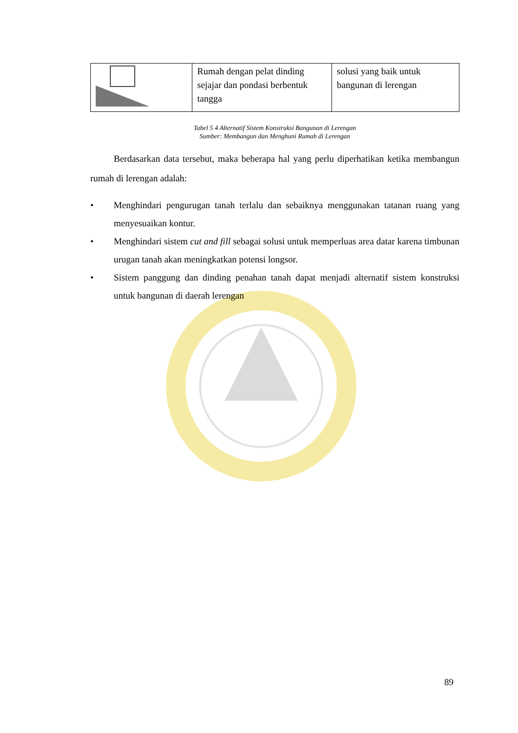| | Rumah dengan pelat dinding sejajar dan pondasi berbentuk tangga | solusi yang baik untuk bangunan di lerengan |
Tabel 5 4 Alternatif Sistem Konstruksi Bangunan di Lerengan
Sumber: Membangun dan Menghuni Rumah di Lerengan
Berdasarkan data tersebut, maka beberapa hal yang perlu diperhatikan ketika membangun rumah di lerengan adalah:
• Menghindari pengurugan tanah terlalu dan sebaiknya menggunakan tatanan ruang yang menyesuaikan kontur.
• Menghindari sistem cut and fill sebagai solusi untuk memperluas area datar karena timbunan urugan tanah akan meningkatkan potensi longsor.
• Sistem panggung dan dinding penahan tanah dapat menjadi alternatif sistem konstruksi untuk bangunan di daerah lerengan
89